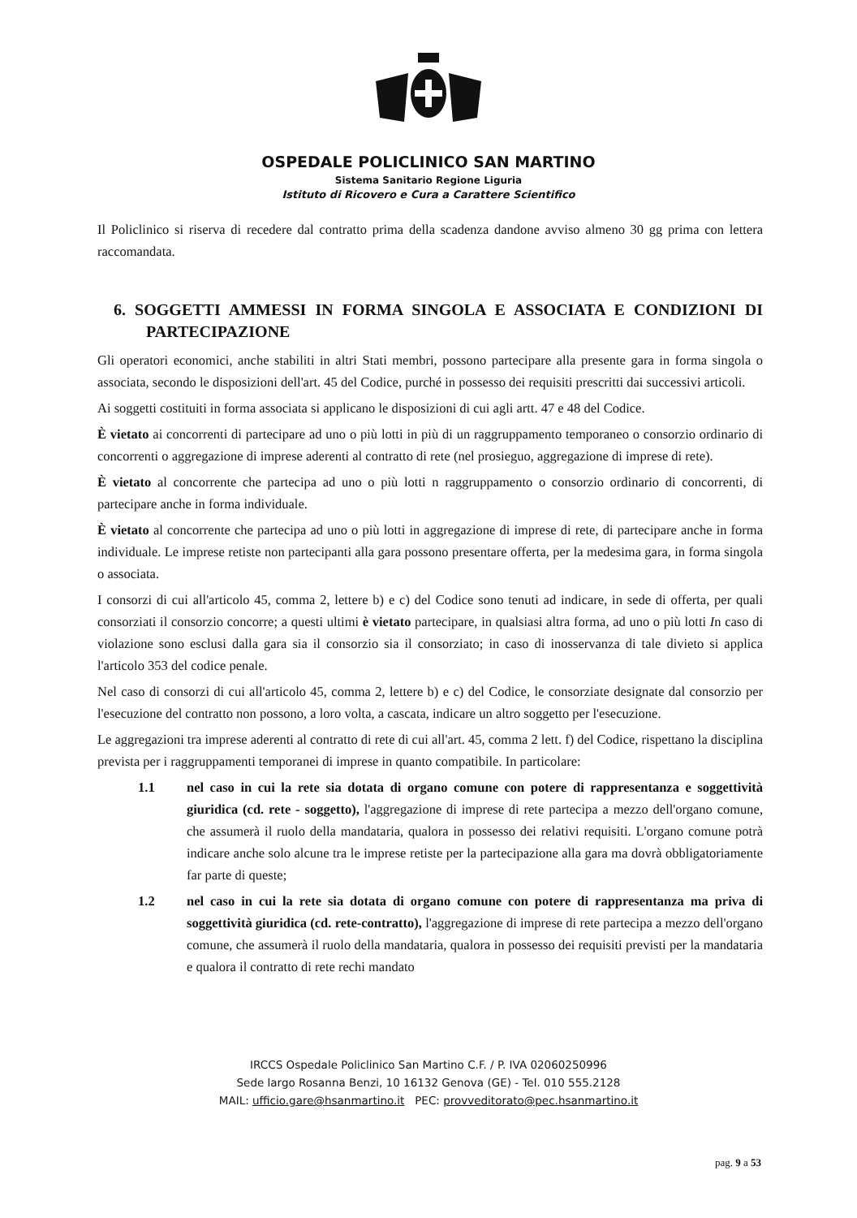OSPEDALE POLICLINICO SAN MARTINO
Sistema Sanitario Regione Liguria
Istituto di Ricovero e Cura a Carattere Scientifico
Il Policlinico si riserva di recedere dal contratto prima della scadenza dandone avviso almeno 30 gg prima con lettera raccomandata.
6. SOGGETTI AMMESSI IN FORMA SINGOLA E ASSOCIATA E CONDIZIONI DI PARTECIPAZIONE
Gli operatori economici, anche stabiliti in altri Stati membri, possono partecipare alla presente gara in forma singola o associata, secondo le disposizioni dell'art. 45 del Codice, purché in possesso dei requisiti prescritti dai successivi articoli.
Ai soggetti costituiti in forma associata si applicano le disposizioni di cui agli artt. 47 e 48 del Codice.
È vietato ai concorrenti di partecipare ad uno o più lotti in più di un raggruppamento temporaneo o consorzio ordinario di concorrenti o aggregazione di imprese aderenti al contratto di rete (nel prosieguo, aggregazione di imprese di rete).
È vietato al concorrente che partecipa ad uno o più lotti n raggruppamento o consorzio ordinario di concorrenti, di partecipare anche in forma individuale.
È vietato al concorrente che partecipa ad uno o più lotti in aggregazione di imprese di rete, di partecipare anche in forma individuale. Le imprese retiste non partecipanti alla gara possono presentare offerta, per la medesima gara, in forma singola o associata.
I consorzi di cui all'articolo 45, comma 2, lettere b) e c) del Codice sono tenuti ad indicare, in sede di offerta, per quali consorziati il consorzio concorre; a questi ultimi è vietato partecipare, in qualsiasi altra forma, ad uno o più lotti In caso di violazione sono esclusi dalla gara sia il consorzio sia il consorziato; in caso di inosservanza di tale divieto si applica l'articolo 353 del codice penale.
Nel caso di consorzi di cui all'articolo 45, comma 2, lettere b) e c) del Codice, le consorziate designate dal consorzio per l'esecuzione del contratto non possono, a loro volta, a cascata, indicare un altro soggetto per l'esecuzione.
Le aggregazioni tra imprese aderenti al contratto di rete di cui all'art. 45, comma 2 lett. f) del Codice, rispettano la disciplina prevista per i raggruppamenti temporanei di imprese in quanto compatibile. In particolare:
1.1 nel caso in cui la rete sia dotata di organo comune con potere di rappresentanza e soggettività giuridica (cd. rete - soggetto), l'aggregazione di imprese di rete partecipa a mezzo dell'organo comune, che assumerà il ruolo della mandataria, qualora in possesso dei relativi requisiti. L'organo comune potrà indicare anche solo alcune tra le imprese retiste per la partecipazione alla gara ma dovrà obbligatoriamente far parte di queste;
1.2 nel caso in cui la rete sia dotata di organo comune con potere di rappresentanza ma priva di soggettività giuridica (cd. rete-contratto), l'aggregazione di imprese di rete partecipa a mezzo dell'organo comune, che assumerà il ruolo della mandataria, qualora in possesso dei requisiti previsti per la mandataria e qualora il contratto di rete rechi mandato
IRCCS Ospedale Policlinico San Martino C.F. / P. IVA 02060250996
Sede largo Rosanna Benzi, 10 16132 Genova (GE) - Tel. 010 555.2128
MAIL: ufficio.gare@hsanmartino.it PEC: provveditorato@pec.hsanmartino.it
pag. 9 a 53